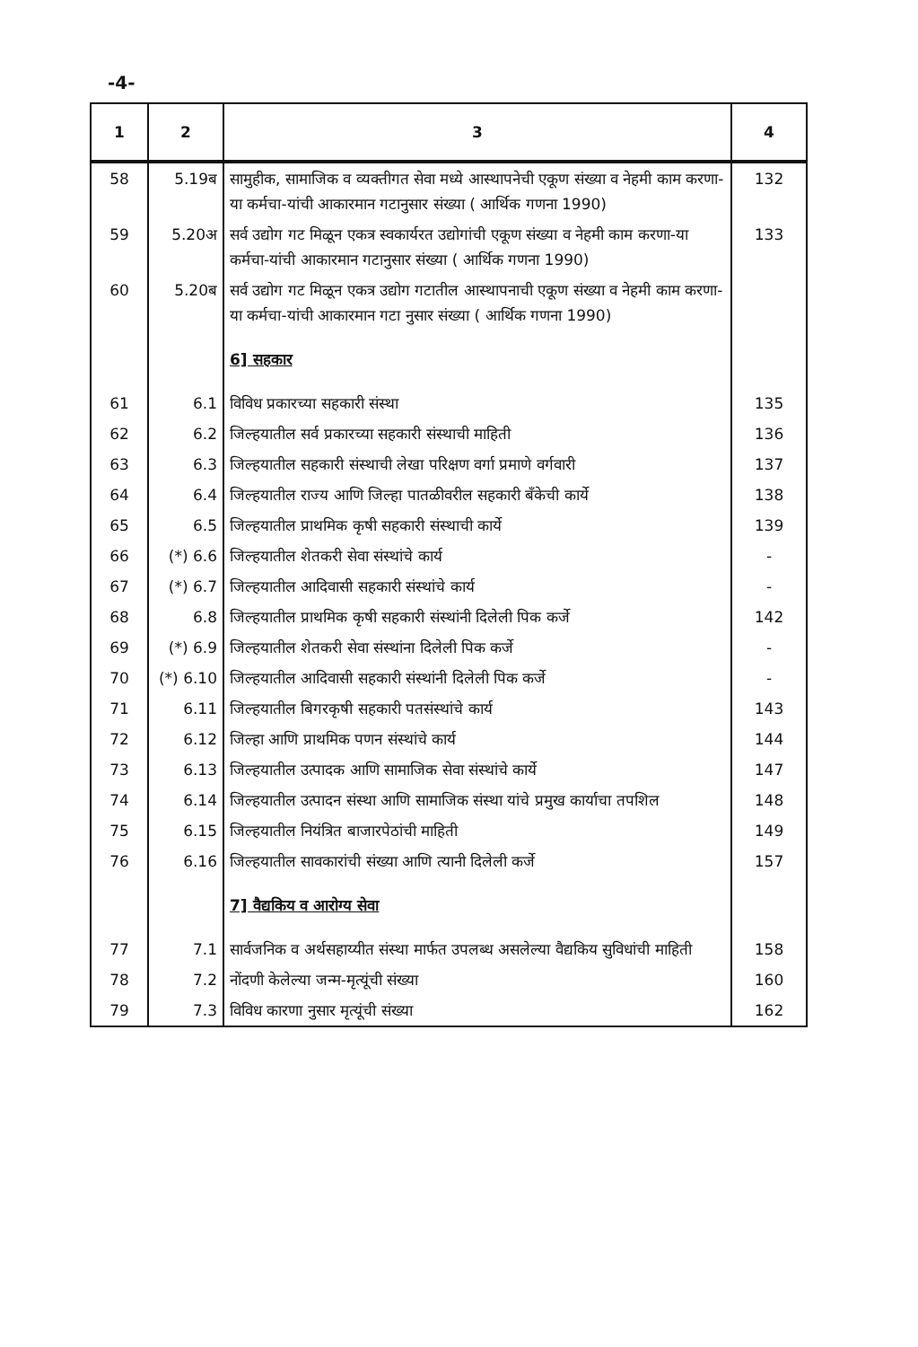-4-
| 1 | 2 | 3 | 4 |
| --- | --- | --- | --- |
| 58 | 5.19ब | सामुहीक, सामाजिक व व्यक्तीगत सेवा मध्ये आस्थापनेची एकूण संख्या व नेहमी काम करणा-या कर्मचा-यांची आकारमान गटानुसार संख्या ( आर्थिक गणना 1990) | 132 |
| 59 | 5.20अ | सर्व उद्योग गट मिळून एकत्र स्वकार्यरत उद्योगांची एकूण संख्या व नेहमी काम करणा-या कर्मचा-यांची आकारमान गटानुसार संख्या ( आर्थिक गणना 1990) | 133 |
| 60 | 5.20ब | सर्व उद्योग गट मिळून एकत्र उद्योग गटातील आस्थापनाची एकूण संख्या व नेहमी काम करणा-या कर्मचा-यांची आकारमान गटा नुसार संख्या ( आर्थिक गणना 1990) | |
| | | 6] सहकार | |
| 61 | 6.1 | विविध प्रकारच्या सहकारी संस्था | 135 |
| 62 | 6.2 | जिल्हयातील सर्व प्रकारच्या सहकारी संस्थाची माहिती | 136 |
| 63 | 6.3 | जिल्हयातील सहकारी संस्थाची लेखा परिक्षण वर्गा प्रमाणे वर्गवारी | 137 |
| 64 | 6.4 | जिल्हयातील राज्य आणि जिल्हा पातळीवरील सहकारी बँकेची कार्ये | 138 |
| 65 | 6.5 | जिल्हयातील प्राथमिक कृषी सहकारी संस्थाची कार्ये | 139 |
| 66 | (*) 6.6 | जिल्हयातील शेतकरी सेवा संस्थांचे कार्य | - |
| 67 | (*) 6.7 | जिल्हयातील आदिवासी सहकारी संस्थांचे कार्य | - |
| 68 | 6.8 | जिल्हयातील प्राथमिक कृषी सहकारी संस्थांनी दिलेली पिक कर्जे | 142 |
| 69 | (*) 6.9 | जिल्हयातील शेतकरी सेवा संस्थांना दिलेली पिक कर्जे | - |
| 70 | (*) 6.10 | जिल्हयातील आदिवासी सहकारी संस्थांनी दिलेली पिक कर्जे | - |
| 71 | 6.11 | जिल्हयातील बिगरकृषी सहकारी पतसंस्थांचे कार्य | 143 |
| 72 | 6.12 | जिल्हा आणि प्राथमिक पणन संस्थांचे कार्य | 144 |
| 73 | 6.13 | जिल्हयातील उत्पादक आणि सामाजिक सेवा संस्थांचे कार्ये | 147 |
| 74 | 6.14 | जिल्हयातील उत्पादन संस्था आणि सामाजिक संस्था यांचे प्रमुख कार्याचा तपशिल | 148 |
| 75 | 6.15 | जिल्हयातील नियंत्रित बाजारपेठांची माहिती | 149 |
| 76 | 6.16 | जिल्हयातील सावकारांची संख्या आणि त्यानी दिलेली कर्जे | 157 |
| | | 7] वैद्यकिय व आरोग्य सेवा | |
| 77 | 7.1 | सार्वजनिक व अर्थसहाय्यीत संस्था मार्फत उपलब्ध असलेल्या वैद्यकिय सुविधांची माहिती | 158 |
| 78 | 7.2 | नोंदणी केलेल्या जन्म-मृत्यूंची संख्या | 160 |
| 79 | 7.3 | विविध कारणा नुसार मृत्यूंची संख्या | 162 |